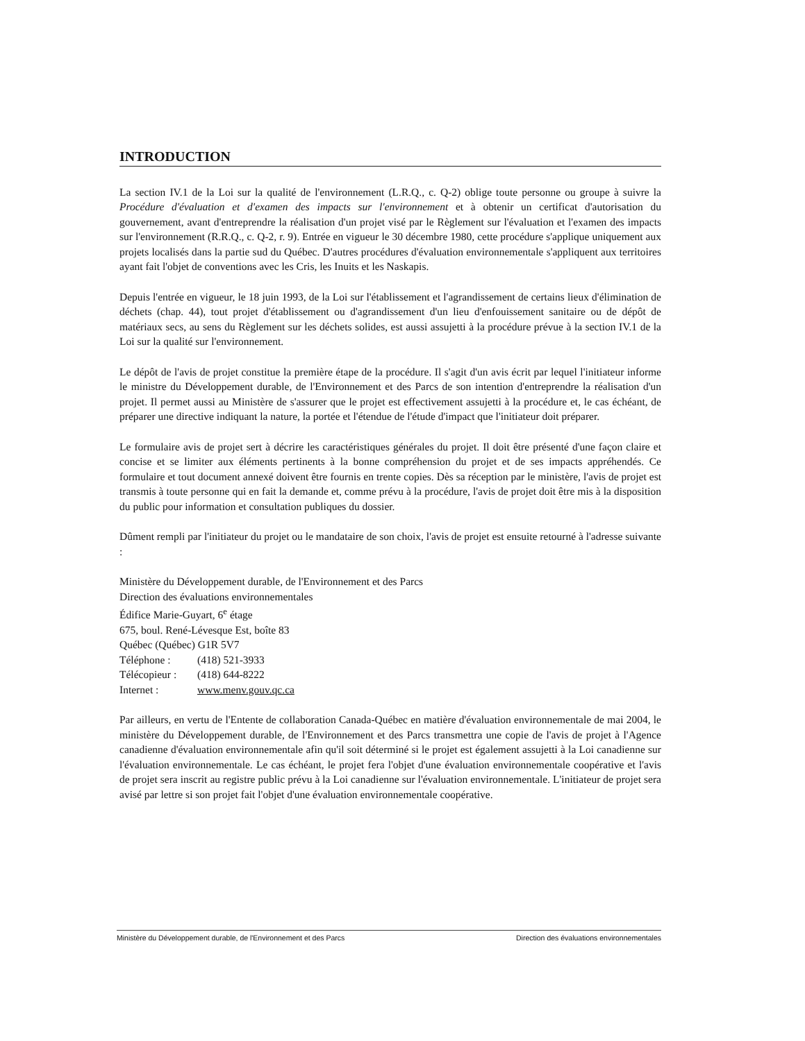INTRODUCTION
La section IV.1 de la Loi sur la qualité de l'environnement (L.R.Q., c. Q-2) oblige toute personne ou groupe à suivre la Procédure d'évaluation et d'examen des impacts sur l'environnement et à obtenir un certificat d'autorisation du gouvernement, avant d'entreprendre la réalisation d'un projet visé par le Règlement sur l'évaluation et l'examen des impacts sur l'environnement (R.R.Q., c. Q-2, r. 9). Entrée en vigueur le 30 décembre 1980, cette procédure s'applique uniquement aux projets localisés dans la partie sud du Québec. D'autres procédures d'évaluation environnementale s'appliquent aux territoires ayant fait l'objet de conventions avec les Cris, les Inuits et les Naskapis.
Depuis l'entrée en vigueur, le 18 juin 1993, de la Loi sur l'établissement et l'agrandissement de certains lieux d'élimination de déchets (chap. 44), tout projet d'établissement ou d'agrandissement d'un lieu d'enfouissement sanitaire ou de dépôt de matériaux secs, au sens du Règlement sur les déchets solides, est aussi assujetti à la procédure prévue à la section IV.1 de la Loi sur la qualité sur l'environnement.
Le dépôt de l'avis de projet constitue la première étape de la procédure. Il s'agit d'un avis écrit par lequel l'initiateur informe le ministre du Développement durable, de l'Environnement et des Parcs de son intention d'entreprendre la réalisation d'un projet. Il permet aussi au Ministère de s'assurer que le projet est effectivement assujetti à la procédure et, le cas échéant, de préparer une directive indiquant la nature, la portée et l'étendue de l'étude d'impact que l'initiateur doit préparer.
Le formulaire avis de projet sert à décrire les caractéristiques générales du projet. Il doit être présenté d'une façon claire et concise et se limiter aux éléments pertinents à la bonne compréhension du projet et de ses impacts appréhendés. Ce formulaire et tout document annexé doivent être fournis en trente copies. Dès sa réception par le ministère, l'avis de projet est transmis à toute personne qui en fait la demande et, comme prévu à la procédure, l'avis de projet doit être mis à la disposition du public pour information et consultation publiques du dossier.
Dûment rempli par l'initiateur du projet ou le mandataire de son choix, l'avis de projet est ensuite retourné à l'adresse suivante :
Ministère du Développement durable, de l'Environnement et des Parcs
Direction des évaluations environnementales
Édifice Marie-Guyart, 6<sup>e</sup> étage
675, boul. René-Lévesque Est, boîte 83
Québec (Québec) G1R 5V7
| Téléphone : | (418) 521-3933 |
| Télécopieur : | (418) 644-8222 |
| Internet : | www.menv.gouv.qc.ca |
Par ailleurs, en vertu de l'Entente de collaboration Canada-Québec en matière d'évaluation environnementale de mai 2004, le ministère du Développement durable, de l'Environnement et des Parcs transmettra une copie de l'avis de projet à l'Agence canadienne d'évaluation environnementale afin qu'il soit déterminé si le projet est également assujetti à la Loi canadienne sur l'évaluation environnementale. Le cas échéant, le projet fera l'objet d'une évaluation environnementale coopérative et l'avis de projet sera inscrit au registre public prévu à la Loi canadienne sur l'évaluation environnementale. L'initiateur de projet sera avisé par lettre si son projet fait l'objet d'une évaluation environnementale coopérative.
Ministère du Développement durable, de l'Environnement et des Parcs Direction des évaluations environnementales